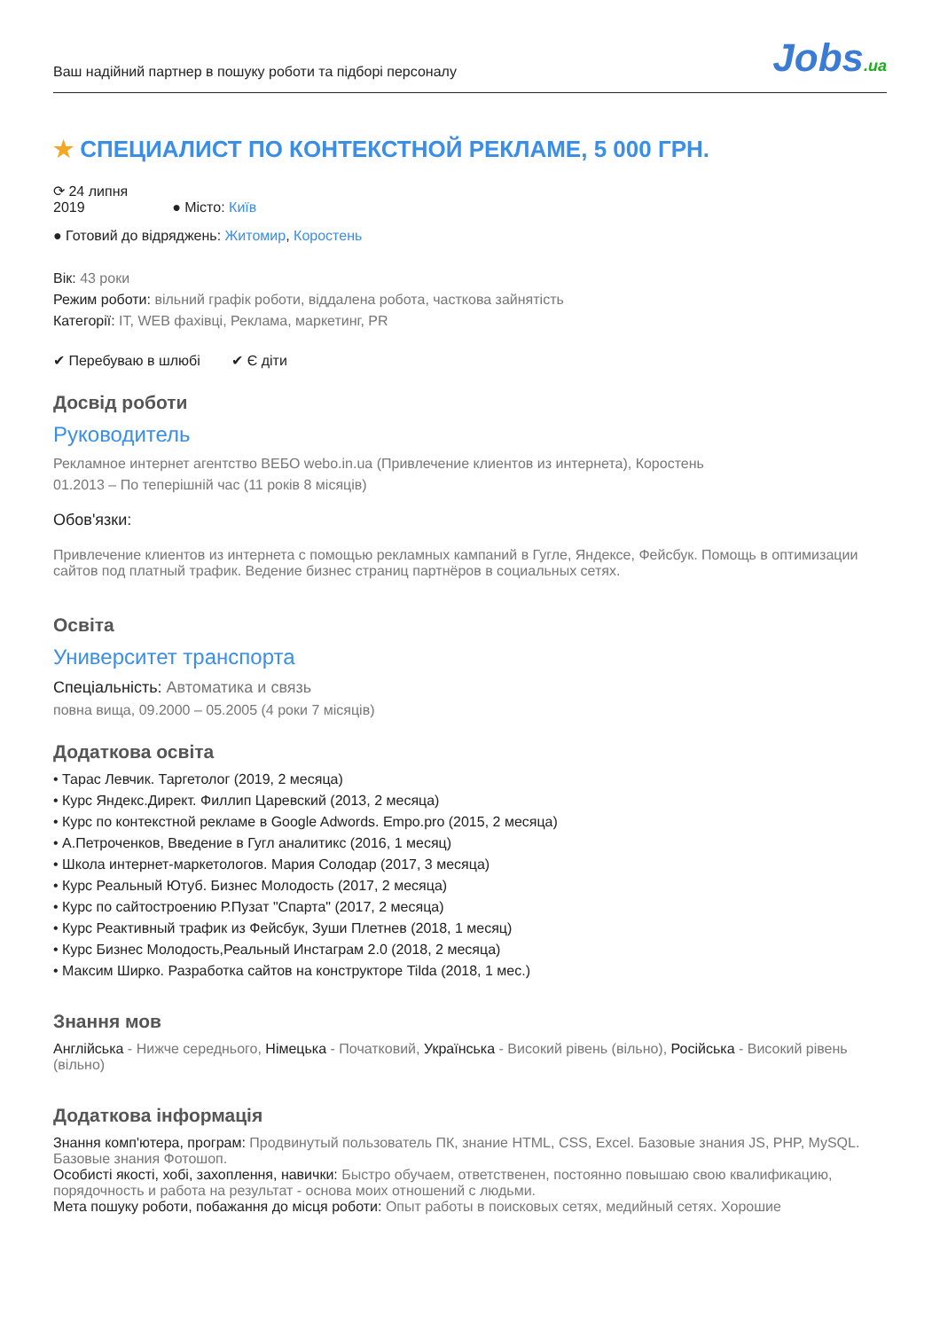Ваш надійний партнер в пошуку роботи та підборі персоналу
Jobs.ua
★ СПЕЦИАЛИСТ ПО КОНТЕКСТНОЙ РЕКЛАМЕ, 5 000 ГРН.
⟳ 24 липня
2019
● Місто: Київ
● Готовий до відряджень: Житомир, Коростень
Вік: 43 роки
Режим роботи: вільний графік роботи, віддалена робота, часткова зайнятість
Категорії: IT, WEB фахівці, Реклама, маркетинг, PR
✔ Перебуваю в шлюбі ✔ Є діти
Досвід роботи
Руководитель
Рекламное интернет агентство ВЕБО webo.in.ua (Привлечение клиентов из интернета), Коростень
01.2013 – По теперішній час (11 років 8 місяців)
Обов'язки:
Привлечение клиентов из интернета с помощью рекламных кампаний в Гугле, Яндексе, Фейсбук. Помощь в оптимизации сайтов под платный трафик. Ведение бизнес страниц партнёров в социальных сетях.
Освіта
Университет транспорта
Спеціальність: Автоматика и связь
повна вища, 09.2000 – 05.2005 (4 роки 7 місяців)
Додаткова освіта
• Тарас Левчик. Таргетолог (2019, 2 месяца)
• Курс Яндекс.Директ. Филлип Царевский (2013, 2 месяца)
• Курс по контекстной рекламе в Google Adwords. Empo.pro (2015, 2 месяца)
• А.Петроченков, Введение в Гугл аналитикс (2016, 1 месяц)
• Школа интернет-маркетологов. Мария Солодар (2017, 3 месяца)
• Курс Реальный Ютуб. Бизнес Молодость (2017, 2 месяца)
• Курс по сайтостроению Р.Пузат "Спарта" (2017, 2 месяца)
• Курс Реактивный трафик из Фейсбук, Зуши Плетнев (2018, 1 месяц)
• Курс Бизнес Молодость,Реальный Инстаграм 2.0 (2018, 2 месяца)
• Максим Ширко. Разработка сайтов на конструкторе Tilda (2018, 1 мес.)
Знання мов
Англійська - Нижче середнього, Німецька - Початковий, Українська - Високий рівень (вільно), Російська - Високий рівень (вільно)
Додаткова інформація
Знання комп'ютера, програм: Продвинутый пользователь ПК, знание HTML, CSS, Excel. Базовые знания JS, PHP, MySQL. Базовые знания Фотошоп.
Особисті якості, хобі, захоплення, навички: Быстро обучаем, ответственен, постоянно повышаю свою квалификацию, порядочность и работа на результат - основа моих отношений с людьми.
Мета пошуку роботи, побажання до місця роботи: Опыт работы в поисковых сетях, медийный сетях. Хорошие